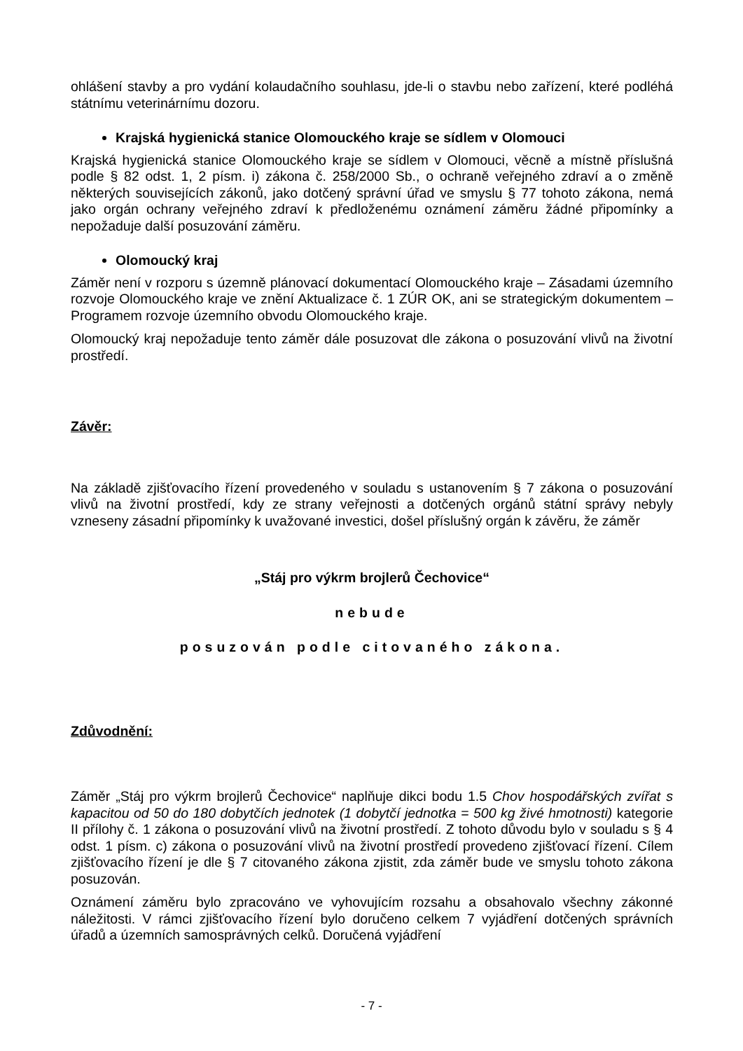ohlášení stavby a pro vydání kolaudačního souhlasu, jde-li o stavbu nebo zařízení, které podléhá státnímu veterinárnímu dozoru.
Krajská hygienická stanice Olomouckého kraje se sídlem v Olomouci
Krajská hygienická stanice Olomouckého kraje se sídlem v Olomouci, věcně a místně příslušná podle § 82 odst. 1, 2 písm. i) zákona č. 258/2000 Sb., o ochraně veřejného zdraví a o změně některých souvisejících zákonů, jako dotčený správní úřad ve smyslu § 77 tohoto zákona, nemá jako orgán ochrany veřejného zdraví k předloženému oznámení záměru žádné připomínky a nepožaduje další posuzování záměru.
Olomoucký kraj
Záměr není v rozporu s územně plánovací dokumentací Olomouckého kraje – Zásadami územního rozvoje Olomouckého kraje ve znění Aktualizace č. 1 ZÚR OK, ani se strategickým dokumentem – Programem rozvoje územního obvodu Olomouckého kraje.
Olomoucký kraj nepožaduje tento záměr dále posuzovat dle zákona o posuzování vlivů na životní prostředí.
Závěr:
Na základě zjišťovacího řízení provedeného v souladu s ustanovením § 7 zákona o posuzování vlivů na životní prostředí, kdy ze strany veřejnosti a dotčených orgánů státní správy nebyly vzneseny zásadní připomínky k uvažované investici, došel příslušný orgán k závěru, že záměr
„Stáj pro výkrm brojlerů Čechovice“
nebude
posuzován podle citovaného zákona.
Zdůvodnění:
Záměr „Stáj pro výkrm brojlerů Čechovice“ naplňuje dikci bodu 1.5 Chov hospodářských zvířat s kapacitou od 50 do 180 dobytčích jednotek (1 dobytčí jednotka = 500 kg živé hmotnosti) kategorie II přílohy č. 1 zákona o posuzování vlivů na životní prostředí. Z tohoto důvodu bylo v souladu s § 4 odst. 1 písm. c) zákona o posuzování vlivů na životní prostředí provedeno zjišťovací řízení. Cílem zjišťovacího řízení je dle § 7 citovaného zákona zjistit, zda záměr bude ve smyslu tohoto zákona posuzován.
Oznámení záměru bylo zpracováno ve vyhovujícím rozsahu a obsahovalo všechny zákonné náležitosti. V rámci zjišťovacího řízení bylo doručeno celkem 7 vyjádření dotčených správních úřadů a územních samosprávných celků. Doručená vyjádření
- 7 -